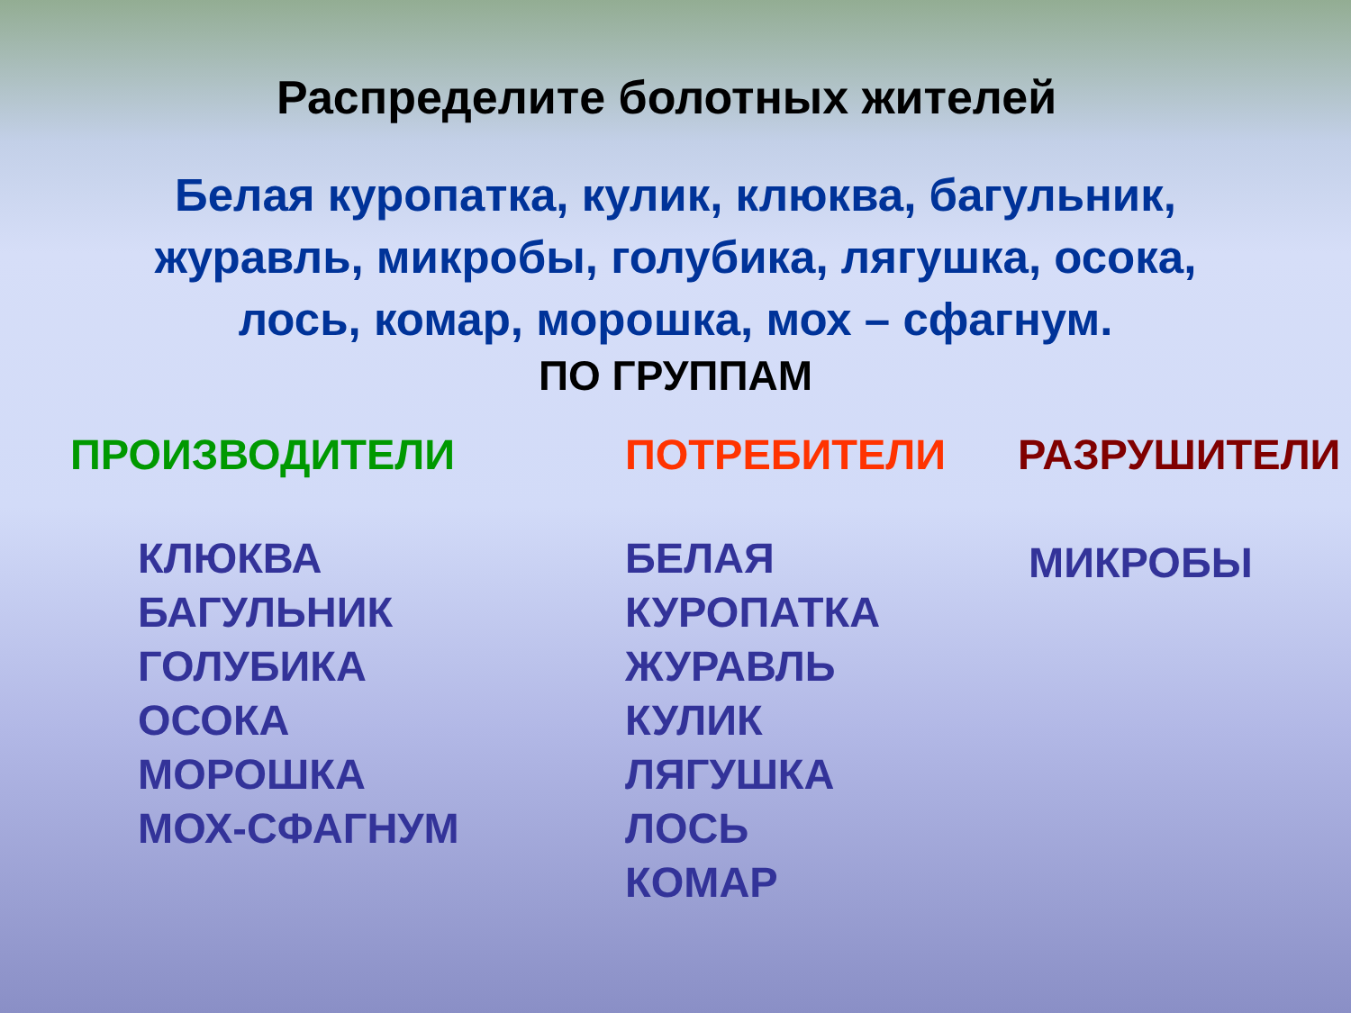Распределите болотных жителей
Белая куропатка, кулик, клюква, багульник,
журавль, микробы, голубика, лягушка, осока,
лось, комар, морошка, мох – сфагнум.
ПО ГРУППАМ
ПРОИЗВОДИТЕЛИ
КЛЮКВА
БАГУЛЬНИК
ГОЛУБИКА
ОСОКА
МОРОШКА
МОХ-СФАГНУМ
ПОТРЕБИТЕЛИ
БЕЛАЯ
КУРОПАТКА
ЖУРАВЛЬ
КУЛИК
ЛЯГУШКА
ЛОСЬ
КОМАР
РАЗРУШИТЕЛИ
МИКРОБЫ